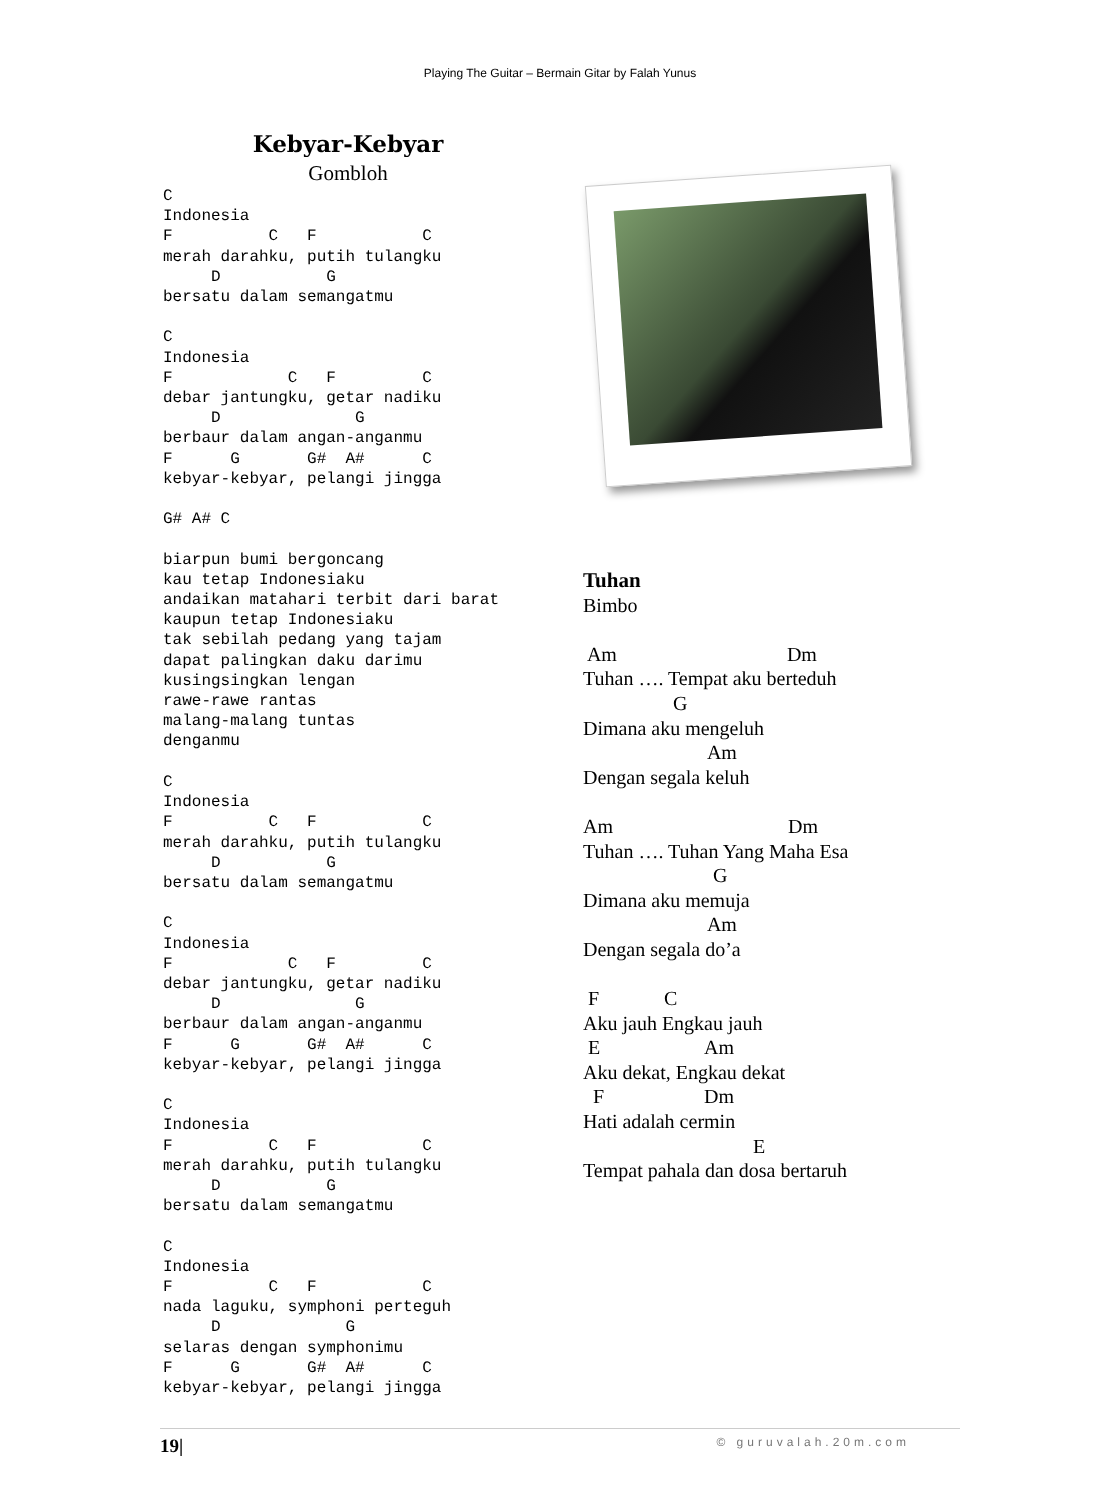Playing The Guitar – Bermain Gitar by Falah Yunus
Kebyar-Kebyar
Gombloh
C
Indonesia
F          C   F           C
merah darahku, putih tulangku
     D           G
bersatu dalam semangatmu

C
Indonesia
F            C   F         C
debar jantungku, getar nadiku
     D              G
berbaur dalam angan-anganmu
F      G       G#  A#      C
kebyar-kebyar, pelangi jingga

G# A# C

biarpun bumi bergoncang
kau tetap Indonesiaku
andaikan matahari terbit dari barat
kaupun tetap Indonesiaku
tak sebilah pedang yang tajam
dapat palingkan daku darimu
kusingsingkan lengan
rawe-rawe rantas
malang-malang tuntas
denganmu

C
Indonesia
F          C   F           C
merah darahku, putih tulangku
     D           G
bersatu dalam semangatmu

C
Indonesia
F            C   F         C
debar jantungku, getar nadiku
     D              G
berbaur dalam angan-anganmu
F      G       G#  A#      C
kebyar-kebyar, pelangi jingga

C
Indonesia
F          C   F           C
merah darahku, putih tulangku
     D           G
bersatu dalam semangatmu

C
Indonesia
F          C   F           C
nada laguku, symphoni perteguh
     D             G
selaras dengan symphonimu
F      G       G#  A#      C
kebyar-kebyar, pelangi jingga
Tuhan
Bimbo
Am Dm
Tuhan …. Tempat aku berteduh
G
Dimana aku mengeluh
Am
Dengan segala keluh
Am Dm
Tuhan …. Tuhan Yang Maha Esa
G
Dimana aku memuja
Am
Dengan segala do’a
F C
Aku jauh Engkau jauh
E Am
Aku dekat, Engkau dekat
F Dm
Hati adalah cermin
E
Tempat pahala dan dosa bertaruh
19| © guruvalah.20m.com